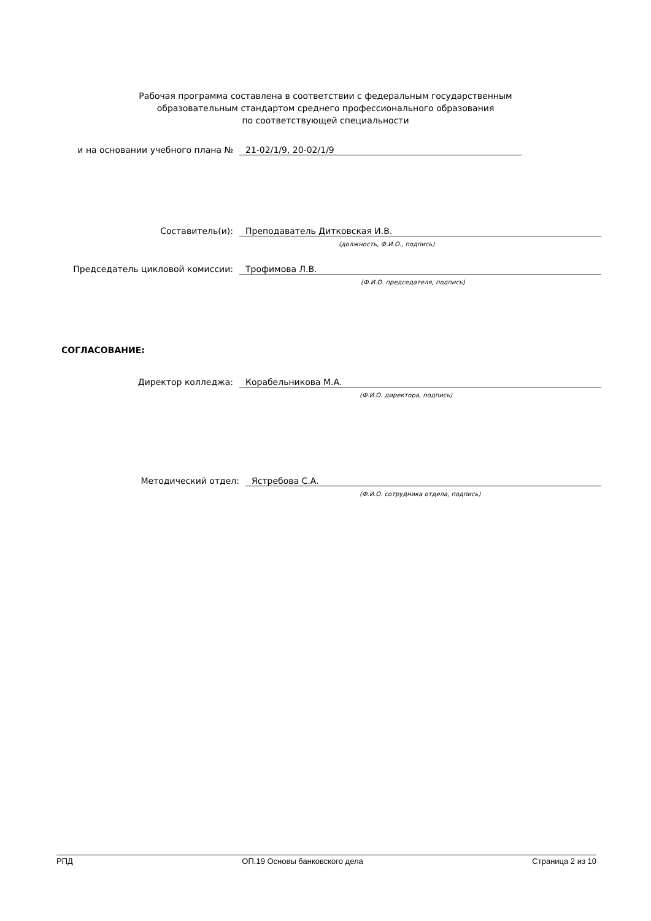Рабочая программа составлена в соответствии с федеральным государственным
образовательным стандартом среднего профессионального образования
по соответствующей специальности
и на основании учебного плана № 21-02/1/9, 20-02/1/9
Составитель(и): Преподаватель Дитковская И.В.
(должность, Ф.И.О., подпись)
Председатель цикловой комиссии: Трофимова Л.В.
(Ф.И.О. председателя, подпись)
СОГЛАСОВАНИЕ:
Директор колледжа: Корабельникова М.А.
(Ф.И.О. директора, подпись)
Методический отдел: Ястребова С.А.
(Ф.И.О. сотрудника отдела, подпись)
РПД ОП.19 Основы банковского дела Страница 2 из 10